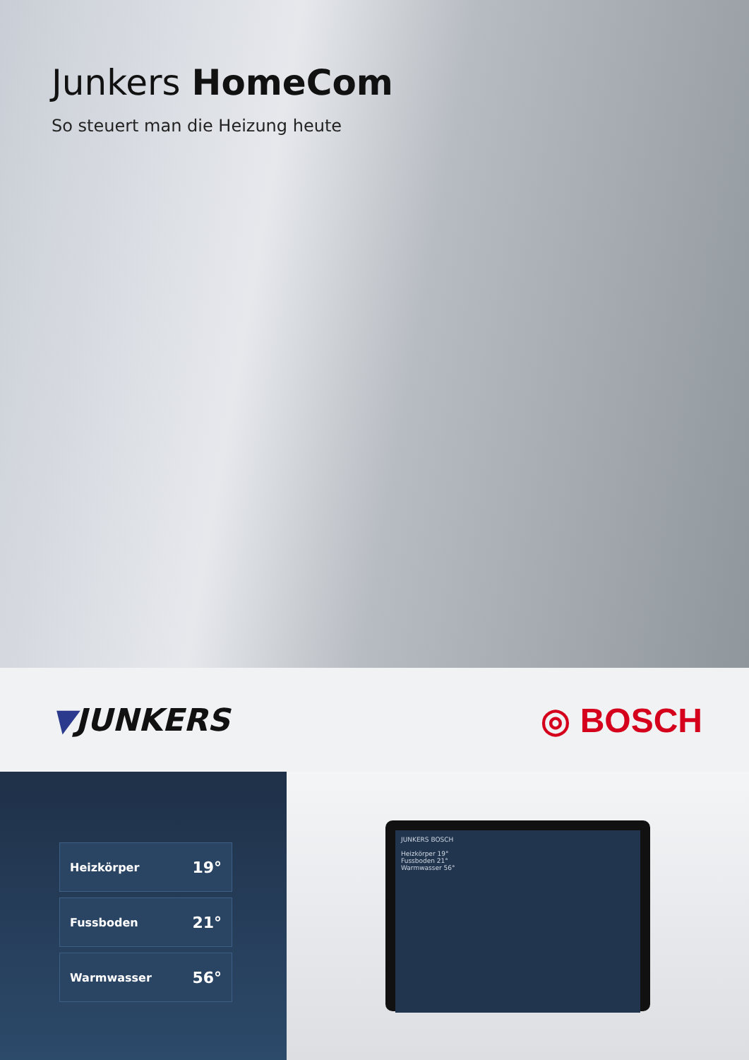Junkers HomeCom
So steuert man die Heizung heute
▼JUNKERS ◎ BOSCH
Heizkörper 19°
Fussboden 21°
Warmwasser 56°
JUNKERS BOSCH
Heizkörper 19°
Fussboden 21°
Warmwasser 56°